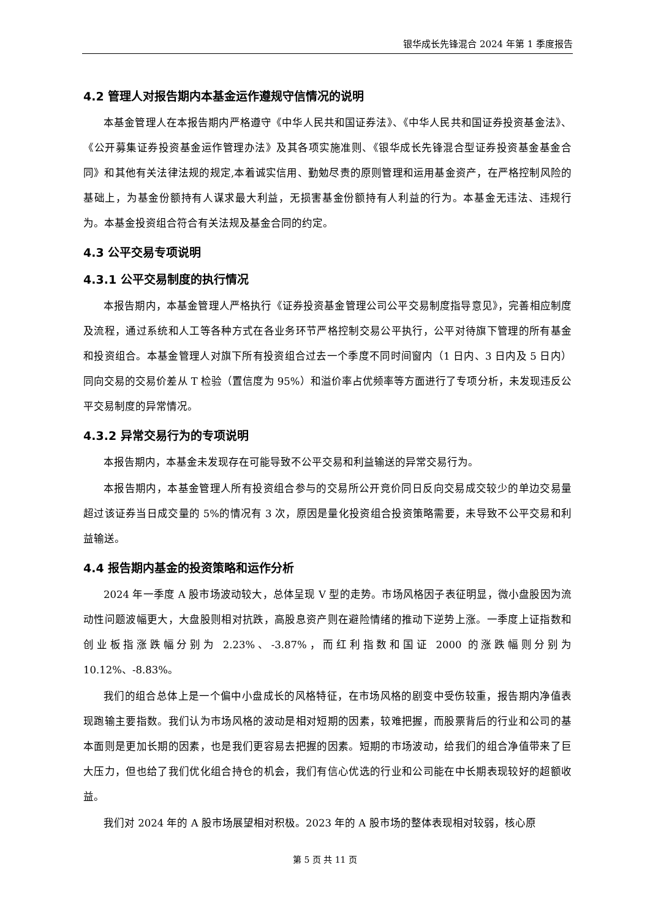银华成长先锋混合 2024 年第 1 季度报告
4.2 管理人对报告期内本基金运作遵规守信情况的说明
本基金管理人在本报告期内严格遵守《中华人民共和国证券法》、《中华人民共和国证券投资基金法》、《公开募集证券投资基金运作管理办法》及其各项实施准则、《银华成长先锋混合型证券投资基金基金合同》和其他有关法律法规的规定,本着诚实信用、勤勉尽责的原则管理和运用基金资产，在严格控制风险的基础上，为基金份额持有人谋求最大利益，无损害基金份额持有人利益的行为。本基金无违法、违规行为。本基金投资组合符合有关法规及基金合同的约定。
4.3 公平交易专项说明
4.3.1 公平交易制度的执行情况
本报告期内，本基金管理人严格执行《证券投资基金管理公司公平交易制度指导意见》，完善相应制度及流程，通过系统和人工等各种方式在各业务环节严格控制交易公平执行，公平对待旗下管理的所有基金和投资组合。本基金管理人对旗下所有投资组合过去一个季度不同时间窗内（1 日内、3 日内及 5 日内）同向交易的交易价差从 T 检验（置信度为 95%）和溢价率占优频率等方面进行了专项分析，未发现违反公平交易制度的异常情况。
4.3.2 异常交易行为的专项说明
本报告期内，本基金未发现存在可能导致不公平交易和利益输送的异常交易行为。
本报告期内，本基金管理人所有投资组合参与的交易所公开竞价同日反向交易成交较少的单边交易量超过该证券当日成交量的 5%的情况有 3 次，原因是量化投资组合投资策略需要，未导致不公平交易和利益输送。
4.4 报告期内基金的投资策略和运作分析
2024 年一季度 A 股市场波动较大，总体呈现 V 型的走势。市场风格因子表征明显，微小盘股因为流动性问题波幅更大，大盘股则相对抗跌，高股息资产则在避险情绪的推动下逆势上涨。一季度上证指数和创业板指涨跌幅分别为 2.23%、-3.87%，而红利指数和国证 2000 的涨跌幅则分别为 10.12%、-8.83%。
我们的组合总体上是一个偏中小盘成长的风格特征，在市场风格的剧变中受伤较重，报告期内净值表现跑输主要指数。我们认为市场风格的波动是相对短期的因素，较难把握，而股票背后的行业和公司的基本面则是更加长期的因素，也是我们更容易去把握的因素。短期的市场波动，给我们的组合净值带来了巨大压力，但也给了我们优化组合持仓的机会，我们有信心优选的行业和公司能在中长期表现较好的超额收益。
我们对 2024 年的 A 股市场展望相对积极。2023 年的 A 股市场的整体表现相对较弱，核心原
第 5 页 共 11 页